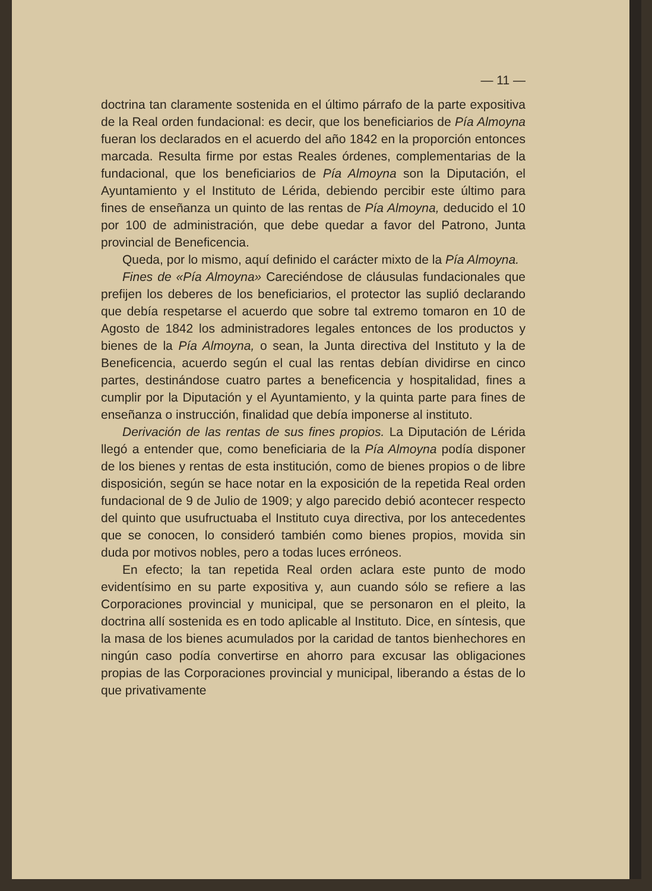— 11 —
doctrina tan claramente sostenida en el último párrafo de la parte expositiva de la Real orden fundacional: es decir, que los beneficiarios de Pía Almoyna fueran los declarados en el acuerdo del año 1842 en la proporción entonces marcada. Resulta firme por estas Reales órdenes, complementarias de la fundacional, que los beneficiarios de Pía Almoyna son la Diputación, el Ayuntamiento y el Instituto de Lérida, debiendo percibir este último para fines de enseñanza un quinto de las rentas de Pía Almoyna, deducido el 10 por 100 de administración, que debe quedar a favor del Patrono, Junta provincial de Beneficencia.
Queda, por lo mismo, aquí definido el carácter mixto de la Pía Almoyna.
Fines de «Pía Almoyna» Careciéndose de cláusulas fundacionales que prefijen los deberes de los beneficiarios, el protector las suplió declarando que debía respetarse el acuerdo que sobre tal extremo tomaron en 10 de Agosto de 1842 los administradores legales entonces de los productos y bienes de la Pía Almoyna, o sean, la Junta directiva del Instituto y la de Beneficencia, acuerdo según el cual las rentas debían dividirse en cinco partes, destinándose cuatro partes a beneficencia y hospitalidad, fines a cumplir por la Diputación y el Ayuntamiento, y la quinta parte para fines de enseñanza o instrucción, finalidad que debía imponerse al instituto.
Derivación de las rentas de sus fines propios. La Diputación de Lérida llegó a entender que, como beneficiaria de la Pía Almoyna podía disponer de los bienes y rentas de esta institución, como de bienes propios o de libre disposición, según se hace notar en la exposición de la repetida Real orden fundacional de 9 de Julio de 1909; y algo parecido debió acontecer respecto del quinto que usufructuaba el Instituto cuya directiva, por los antecedentes que se conocen, lo consideró también como bienes propios, movida sin duda por motivos nobles, pero a todas luces erróneos.
En efecto; la tan repetida Real orden aclara este punto de modo evidentísimo en su parte expositiva y, aun cuando sólo se refiere a las Corporaciones provincial y municipal, que se personaron en el pleito, la doctrina allí sostenida es en todo aplicable al Instituto. Dice, en síntesis, que la masa de los bienes acumulados por la caridad de tantos bienhechores en ningún caso podía convertirse en ahorro para excusar las obligaciones propias de las Corporaciones provincial y municipal, liberando a éstas de lo que privativamente